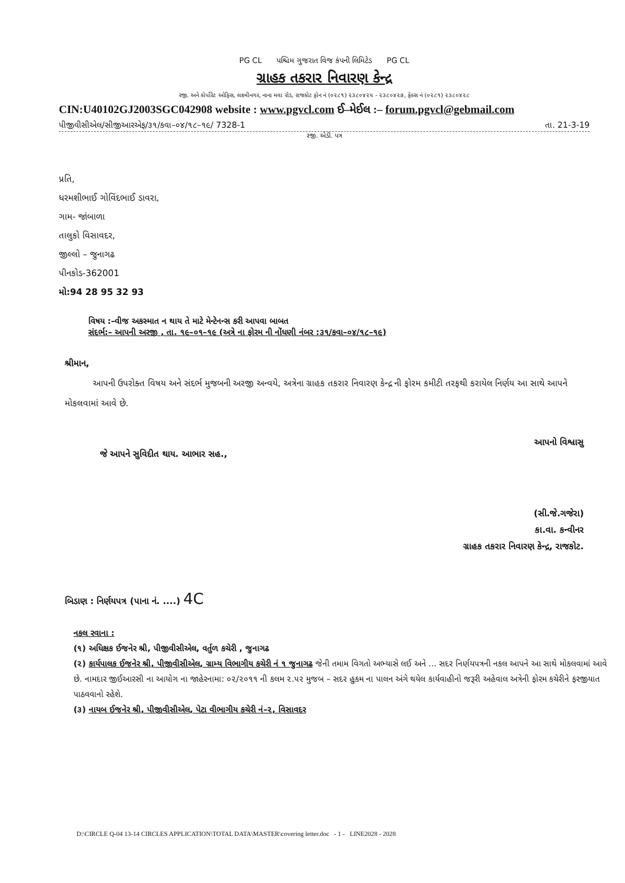PG CL પશ્ચિમ ગુજરાત વિજ કંપની લિમિટેડ PG CL
ગ્રાહક તકરાર નિવારણ કેન્દ્ર
રજી. અને કોર્પોરેટ ઓફિસ, લક્ષ્મીનગર, નાના મવા રોડ, રાજકોટ ફોન નં (૦૨૮૧) ૨૩૮૦૪૨૫ - ૨૩૮૦૪૨૭, ફેક્સ નં (૦૨૮૧) ૨૩૮૦૪૨૮
CIN:U40102GJ2003SGC042908 website : www.pgvcl.com ઈ–મેઈલ :– forum.pgvcl@gebmail.com
પીજીવીસીએલ/સીજીઆરએફ/૩૧/કવા–૦૪/૧૮–૧૯/ 7328-1 તા. 21-3-19
રજી. એડી. પત્ર
પ્રતિ,
ધરમશીભાઈ ગોવિંદભાઈ ડાવરા,
ગામ- જાંબાળા
તાલુકો વિસાવદર,
જીલ્લો – જુનાગઢ
પીનકોડ-362001
મો:94 28 95 32 93
વિષય :–વીજ અકસ્માત ન થાય તે માટે મેન્ટેનન્સ કરી આપવા બાબત
સંદર્ભ:– આપની અરજી , તા. ૧૯–૦૧–૧૯ (અત્રે ના ફોરમ ની નોંધણી નંબર :૩૧/કવા–૦૪/૧૮–૧૯)
શ્રીમાન,
આપની ઉપરોક્ત વિષય અને સંદર્ભ મુજબની અરજી અન્વયે, અત્રેના ગ્રાહક તકરાર નિવારણ કેન્દ્ર ની ફોરમ કમીટી તરફથી કરાયેલ નિર્ણય આ સાથે આપને મોકલવામાં આવે છે.
જે આપને સુવિદીત થાય. આભાર સહ., આપનો વિશ્વાસુ
(સી.જે.ગજેરા)
કા.વા. કન્વીનર
ગ્રાહક તકરાર નિવારણ કેન્દ્ર, રાજકોટ.
બિડાણ : નિર્ણયપત્ર (પાના નં. ....) 4C
નકલ રવાના :
(૧) અધિક્ષક ઈજનેર શ્રી, પીજીવીસીએલ, વર્તુળ કચેરી , જુનાગઢ
(૨) કાર્યપાલક ઈજનેર શ્રી, પીજીવીસીએલ, ગ્રામ્ય વિભાગીય કચેરી નં ૧ જુનાગઢ જેની તમામ વિગતો અભ્યાસે લઈ અને ... સદર નિર્ણયપત્રની નકલ આપને આ સાથે મોકલવામાં આવે છે. નામદાર જીઈઆરસી ના આયોગ ના જાહેરનામા: ૦૨/૨૦૧૧ ની કલમ ૨.૫૨ મુજબ – સદર હુકમ ના પાલન અંગે થયેલ કાર્યવાહીનો જરૂરી અહેવાલ અત્રેની ફોરમ કચેરીને ફરજીયાત પાઠવવાનો રહેશે.
(૩) નાયબ ઈજનેર શ્રી, પીજીવીસીએલ, પેટા વીભાગીય કચેરી નં–૨, વિસાવદર
D:\CIRCLE Q-04 13-14 CIRCLES APPLICATION\TOTAL DATA\MASTER\covering letter.doc - 1 - LINE2028 - 2028